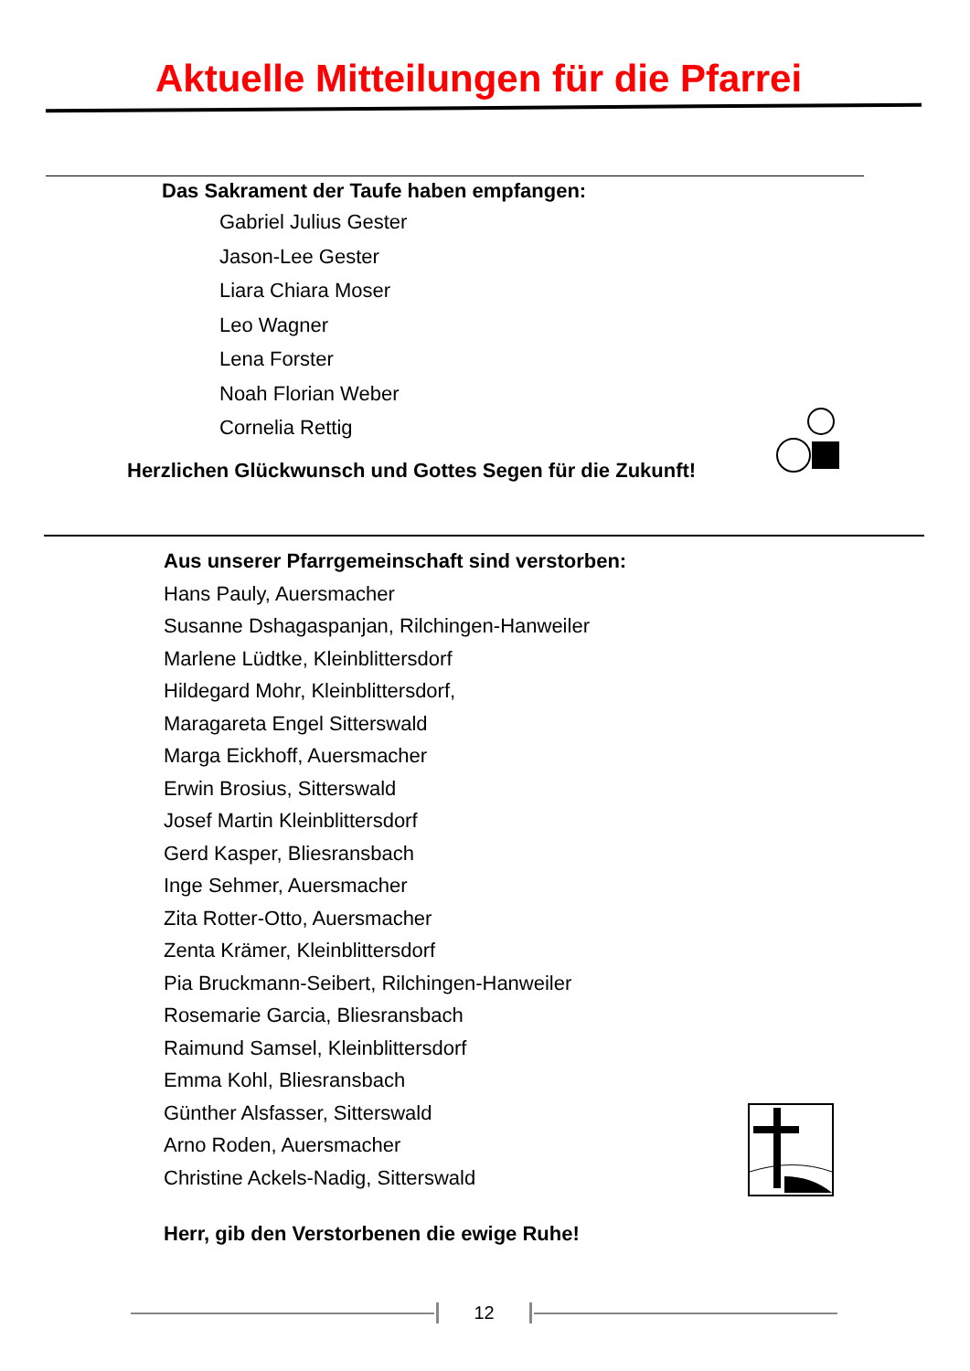Aktuelle Mitteilungen für die Pfarrei
Das Sakrament der Taufe haben empfangen:
Gabriel Julius Gester
Jason-Lee Gester
Liara Chiara Moser
Leo Wagner
Lena Forster
Noah Florian Weber
Cornelia Rettig
Herzlichen Glückwunsch und Gottes Segen für die Zukunft!
Aus unserer Pfarrgemeinschaft sind verstorben:
Hans Pauly, Auersmacher
Susanne Dshagaspanjan, Rilchingen-Hanweiler
Marlene Lüdtke, Kleinblittersdorf
Hildegard Mohr, Kleinblittersdorf,
Maragareta Engel Sitterswald
Marga Eickhoff, Auersmacher
Erwin Brosius, Sitterswald
Josef Martin Kleinblittersdorf
Gerd Kasper, Bliesransbach
Inge Sehmer, Auersmacher
Zita Rotter-Otto, Auersmacher
Zenta Krämer, Kleinblittersdorf
Pia Bruckmann-Seibert, Rilchingen-Hanweiler
Rosemarie Garcia, Bliesransbach
Raimund Samsel, Kleinblittersdorf
Emma Kohl, Bliesransbach
Günther Alsfasser, Sitterswald
Arno Roden, Auersmacher
Christine Ackels-Nadig, Sitterswald
Herr, gib den Verstorbenen die ewige Ruhe!
12